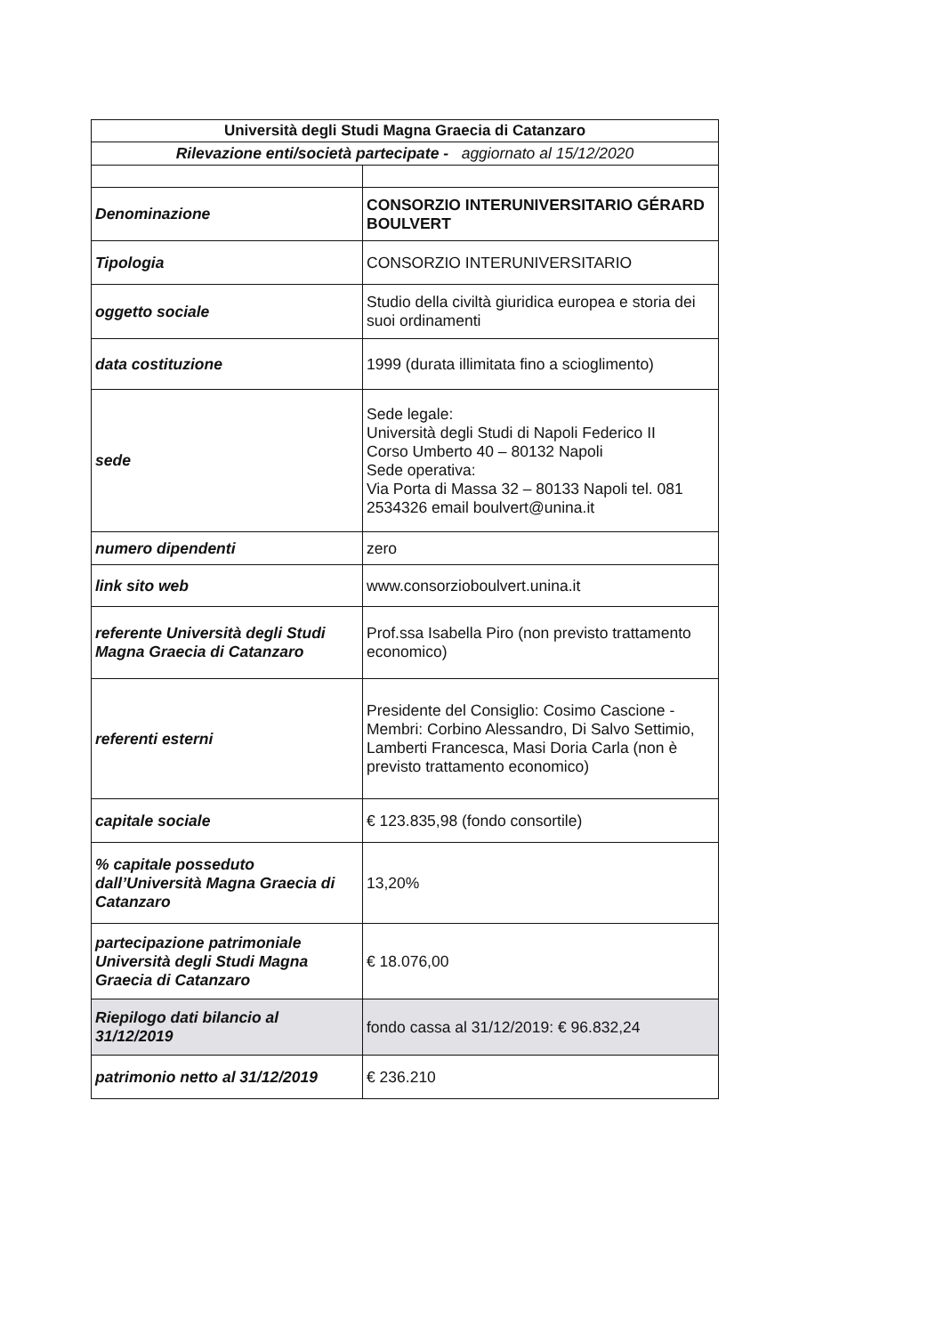| Università degli Studi Magna Graecia di Catanzaro | |
| --- | --- |
| Rilevazione enti/società partecipate - aggiornato al 15/12/2020 | |
| Denominazione | CONSORZIO INTERUNIVERSITARIO GÉRARD BOULVERT |
| Tipologia | CONSORZIO INTERUNIVERSITARIO |
| oggetto sociale | Studio della civiltà giuridica europea e storia dei suoi ordinamenti |
| data costituzione | 1999 (durata illimitata fino a scioglimento) |
| sede | Sede legale: Università degli Studi di Napoli Federico II Corso Umberto 40 – 80132 Napoli Sede operativa: Via Porta di Massa 32 – 80133 Napoli tel. 081 2534326 email boulvert@unina.it |
| numero dipendenti | zero |
| link sito web | www.consorzioboulvert.unina.it |
| referente Università degli Studi Magna Graecia di Catanzaro | Prof.ssa Isabella Piro (non previsto trattamento economico) |
| referenti esterni | Presidente del Consiglio: Cosimo Cascione - Membri: Corbino Alessandro, Di Salvo Settimio, Lamberti Francesca, Masi Doria Carla (non è previsto trattamento economico) |
| capitale sociale | € 123.835,98 (fondo consortile) |
| % capitale posseduto dall’Università Magna Graecia di Catanzaro | 13,20% |
| partecipazione patrimoniale Università degli Studi Magna Graecia di Catanzaro | € 18.076,00 |
| Riepilogo dati bilancio al 31/12/2019 | fondo cassa al 31/12/2019: € 96.832,24 |
| patrimonio netto al 31/12/2019 | € 236.210 |